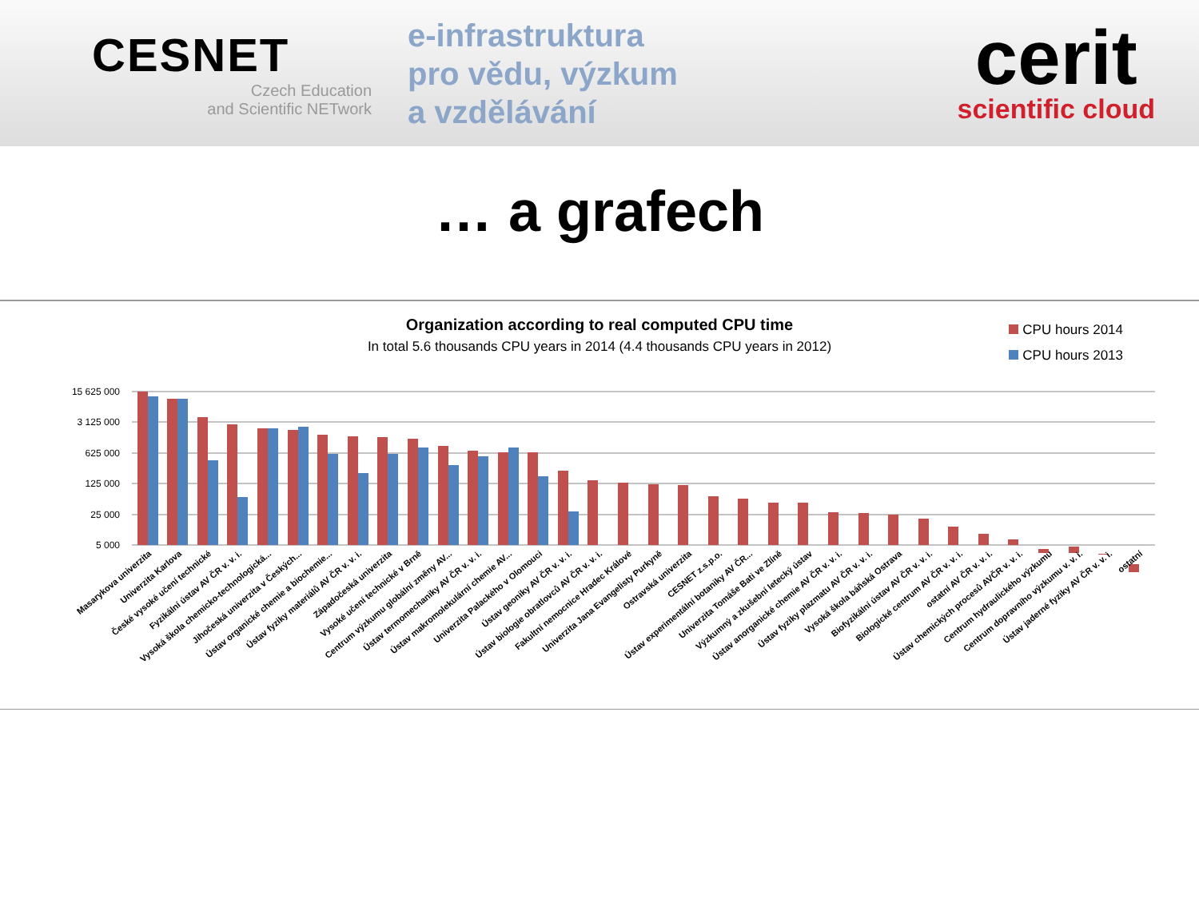CESNET
Czech Education
and Scientific NETwork
e-infrastruktura
pro vědu, výzkum
a vzdělávání
cerit
scientific cloud
… a grafech
Organization according to real computed CPU time
In total 5.6 thousands CPU years in 2014 (4.4 thousands CPU years in 2012)
CPU hours 2014
CPU hours 2013
15 625 000
3 125 000
625 000
125 000
25 000
5 000
Masarykova univerzita
Univerzita Karlova
České vysoké učení technické
Fyzikální ústav AV ČR v. v. i.
Vysoká škola chemicko-technologická...
Jihočeská univerzita v Českých...
Ústav organické chemie a biochemie...
Ústav fyziky materiálů AV ČR v. v. i.
Západočeská univerzita
Vysoké učení technické v Brně
Centrum výzkumu globální změny AV...
Ústav termomechaniky AV ČR v. v. i.
Ústav makromolekulární chemie AV...
Univerzita Palackého v Olomouci
Ústav geoniky AV ČR v. v. i.
Ústav biologie obratlovců AV ČR v. v. i.
Fakultní nemocnice Hradec Králové
Univerzita Jana Evangelisty Purkyně
Ostravská univerzita
CESNET z.s.p.o.
Ústav experimentální botaniky AV ČR...
Univerzita Tomáše Bati ve Zlíně
Výzkumný a zkušební letecký ústav
Ústav anorganické chemie AV ČR v. v. i.
Ústav fyziky plazmatu AV ČR v. v. i.
Vysoká škola báňská Ostrava
Biofyzikální ústav AV ČR v. v. i.
Biologické centrum AV ČR v. v. i.
ostatní AV ČR v. v. i.
Ústav chemických procesů AVČR v. v. i.
Centrum hydraulického výzkumu
Centrum dopravního výzkumu v. v. i.
Ústav jaderné fyziky AV ČR v. v. i.
ostatní